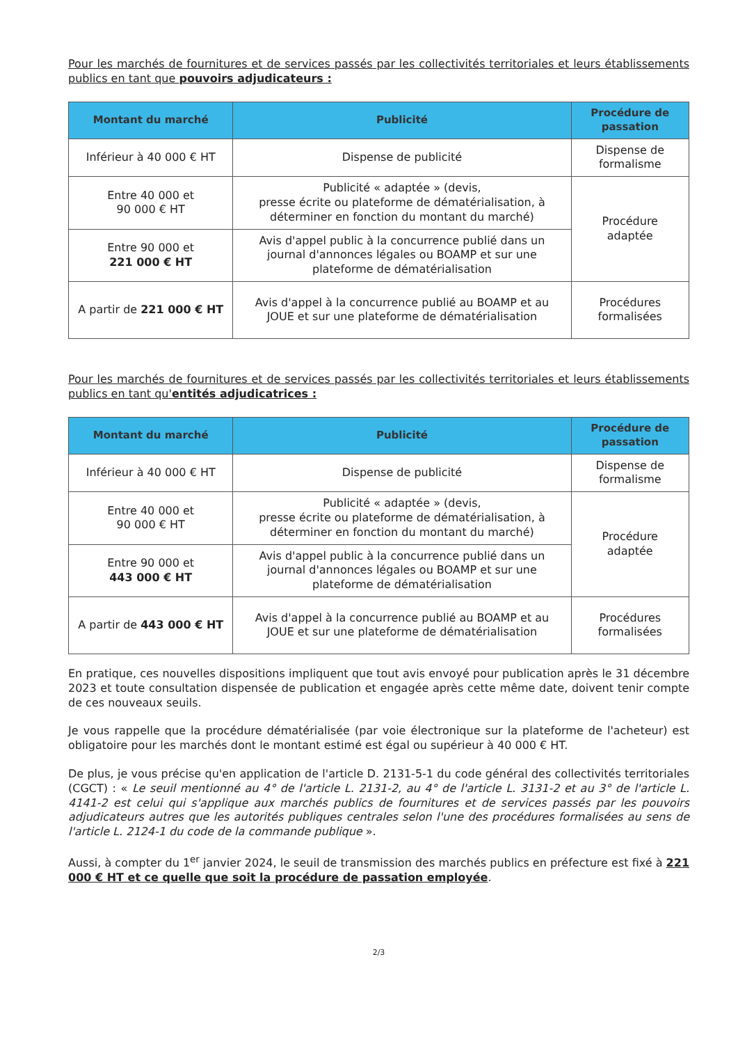Pour les marchés de fournitures et de services passés par les collectivités territoriales et leurs établissements publics en tant que pouvoirs adjudicateurs :
| Montant du marché | Publicité | Procédure de passation |
| --- | --- | --- |
| Inférieur à 40 000 € HT | Dispense de publicité | Dispense de formalisme |
| Entre 40 000 et 90 000 € HT | Publicité « adaptée » (devis, presse écrite ou plateforme de dématérialisation, à déterminer en fonction du montant du marché) | Procédure adaptée |
| Entre 90 000 et 221 000 € HT | Avis d'appel public à la concurrence publié dans un journal d'annonces légales ou BOAMP et sur une plateforme de dématérialisation | |
| A partir de 221 000 € HT | Avis d'appel à la concurrence publié au BOAMP et au JOUE et sur une plateforme de dématérialisation | Procédures formalisées |
Pour les marchés de fournitures et de services passés par les collectivités territoriales et leurs établissements publics en tant qu'entités adjudicatrices :
| Montant du marché | Publicité | Procédure de passation |
| --- | --- | --- |
| Inférieur à 40 000 € HT | Dispense de publicité | Dispense de formalisme |
| Entre 40 000 et 90 000 € HT | Publicité « adaptée » (devis, presse écrite ou plateforme de dématérialisation, à déterminer en fonction du montant du marché) | Procédure adaptée |
| Entre 90 000 et 443 000 € HT | Avis d'appel public à la concurrence publié dans un journal d'annonces légales ou BOAMP et sur une plateforme de dématérialisation | |
| A partir de 443 000 € HT | Avis d'appel à la concurrence publié au BOAMP et au JOUE et sur une plateforme de dématérialisation | Procédures formalisées |
En pratique, ces nouvelles dispositions impliquent que tout avis envoyé pour publication après le 31 décembre 2023 et toute consultation dispensée de publication et engagée après cette même date, doivent tenir compte de ces nouveaux seuils.
Je vous rappelle que la procédure dématérialisée (par voie électronique sur la plateforme de l'acheteur) est obligatoire pour les marchés dont le montant estimé est égal ou supérieur à 40 000 € HT.
De plus, je vous précise qu'en application de l'article D. 2131-5-1 du code général des collectivités territoriales (CGCT) : « Le seuil mentionné au 4° de l'article L. 2131-2, au 4° de l'article L. 3131-2 et au 3° de l'article L. 4141-2 est celui qui s'applique aux marchés publics de fournitures et de services passés par les pouvoirs adjudicateurs autres que les autorités publiques centrales selon l'une des procédures formalisées au sens de l'article L. 2124-1 du code de la commande publique ».
Aussi, à compter du 1<sup>er</sup> janvier 2024, le seuil de transmission des marchés publics en préfecture est fixé à 221 000 € HT et ce quelle que soit la procédure de passation employée.
2/3